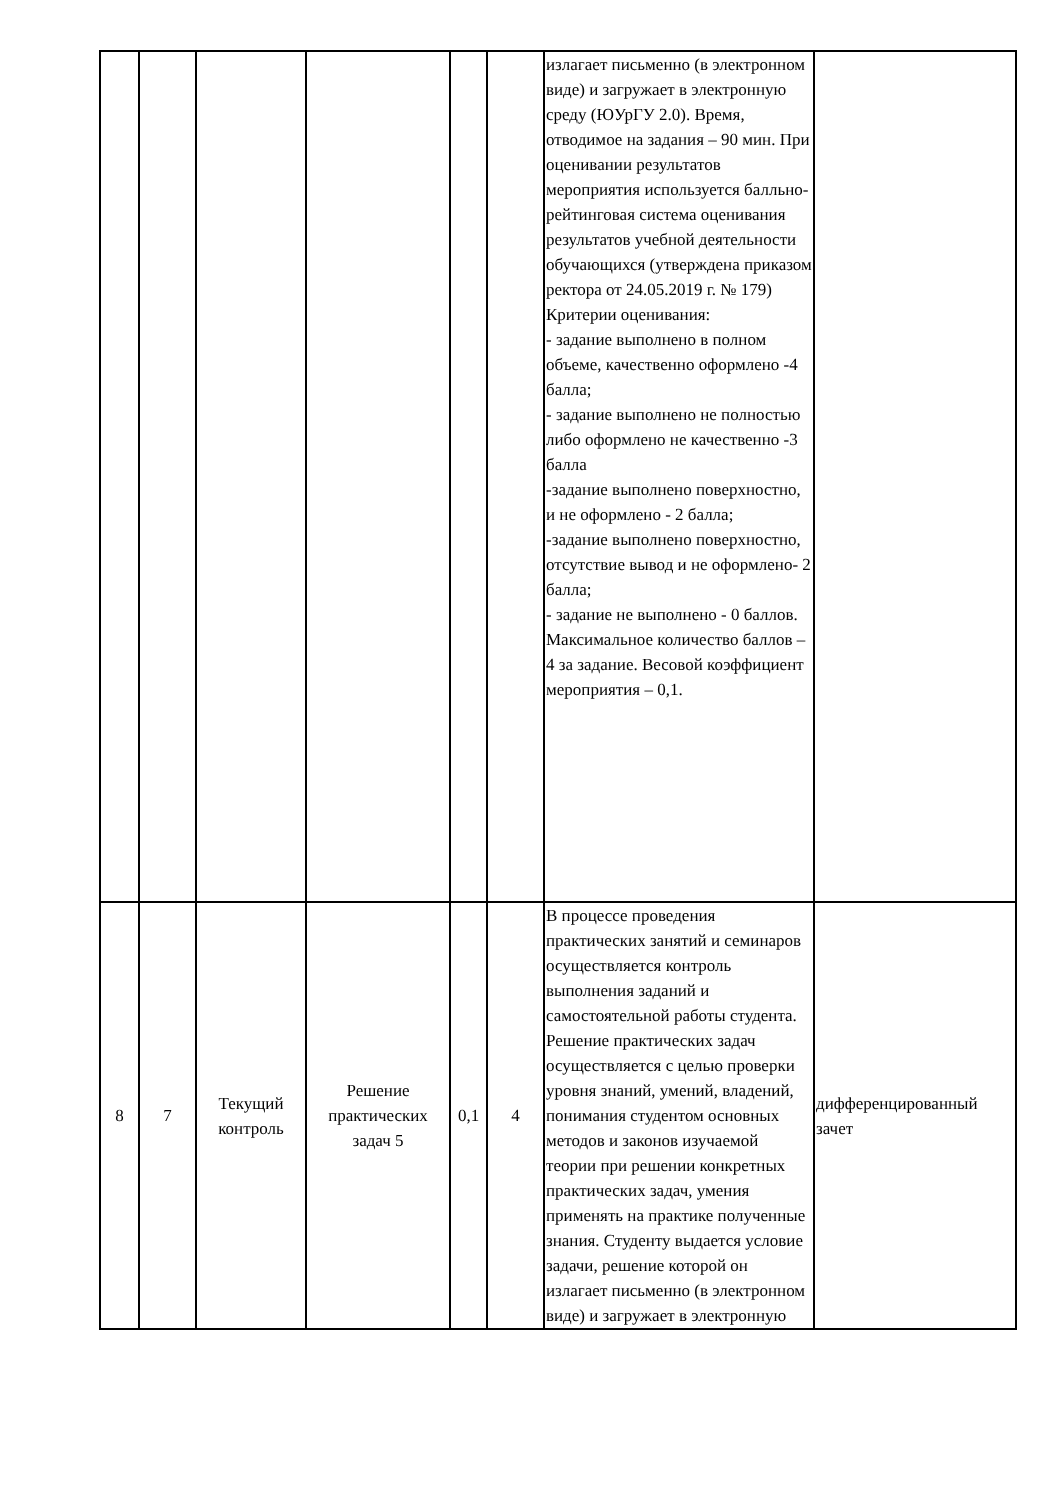| | | | | | | излагает письменно (в электронном виде) и загружает в электронную среду (ЮУрГУ 2.0). Время, отводимое на задания – 90 мин. При оценивании результатов мероприятия используется балльно-рейтинговая система оценивания результатов учебной деятельности обучающихся (утверждена приказом ректора от 24.05.2019 г. № 179) Критерии оценивания: - задание выполнено в полном объеме, качественно оформлено -4 балла; - задание выполнено не полностью либо оформлено не качественно -3 балла -задание выполнено поверхностно, и не оформлено - 2 балла; -задание выполнено поверхностно, отсутствие вывод и не оформлено- 2 балла; - задание не выполнено - 0 баллов. Максимальное количество баллов – 4 за задание. Весовой коэффициент мероприятия – 0,1. | |
| 8 | 7 | Текущий контроль | Решение практических задач 5 | 0,1 | 4 | В процессе проведения практических занятий и семинаров осуществляется контроль выполнения заданий и самостоятельной работы студента. Решение практических задач осуществляется с целью проверки уровня знаний, умений, владений, понимания студентом основных методов и законов изучаемой теории при решении конкретных практических задач, умения применять на практике полученные знания. Студенту выдается условие задачи, решение которой он излагает письменно (в электронном виде) и загружает в электронную | дифференцированный зачет |